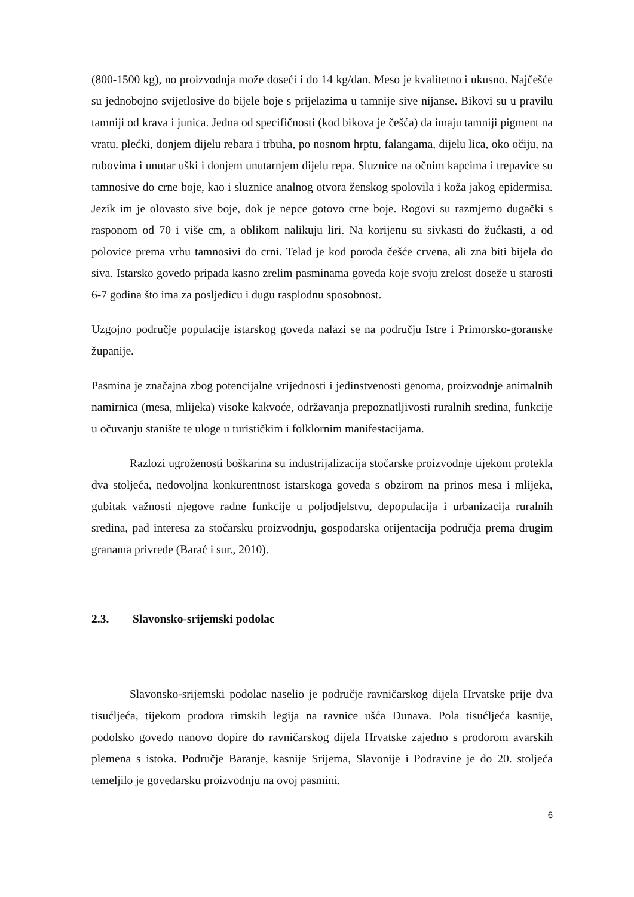(800-1500 kg), no proizvodnja može doseći i do 14 kg/dan. Meso je kvalitetno i ukusno. Najčešće su jednobojno svijetlosive do bijele boje s prijelazima u tamnije sive nijanse. Bikovi su u pravilu tamniji od krava i junica. Jedna od specifičnosti (kod bikova je češća) da imaju tamniji pigment na vratu, plećki, donjem dijelu rebara i trbuha, po nosnom hrptu, falangama, dijelu lica, oko očiju, na rubovima i unutar uški i donjem unutarnjem dijelu repa. Sluznice na očnim kapcima i trepavice su tamnosive do crne boje, kao i sluznice analnog otvora ženskog spolovila i koža jakog epidermisa. Jezik im je olovasto sive boje, dok je nepce gotovo crne boje. Rogovi su razmjerno dugački s rasponom od 70 i više cm, a oblikom nalikuju liri. Na korijenu su sivkasti do žućkasti, a od polovice prema vrhu tamnosivi do crni. Telad je kod poroda češće crvena, ali zna biti bijela do siva. Istarsko govedo pripada kasno zrelim pasminama goveda koje svoju zrelost doseže u starosti 6-7 godina što ima za posljedicu i dugu rasplodnu sposobnost.
Uzgojno područje populacije istarskog goveda nalazi se na području Istre i Primorsko-goranske županije.
Pasmina je značajna zbog potencijalne vrijednosti i jedinstvenosti genoma, proizvodnje animalnih namirnica (mesa, mlijeka) visoke kakvoće, održavanja prepoznatljivosti ruralnih sredina, funkcije u očuvanju stanište te uloge u turističkim i folklornim manifestacijama.
Razlozi ugroženosti boškarina su industrijalizacija stočarske proizvodnje tijekom protekla dva stoljeća, nedovoljna konkurentnost istarskoga goveda s obzirom na prinos mesa i mlijeka, gubitak važnosti njegove radne funkcije u poljodjelstvu, depopulacija i urbanizacija ruralnih sredina, pad interesa za stočarsku proizvodnju, gospodarska orijentacija područja prema drugim granama privrede (Barać i sur., 2010).
2.3. Slavonsko-srijemski podolac
Slavonsko-srijemski podolac naselio je područje ravničarskog dijela Hrvatske prije dva tisućljeća, tijekom prodora rimskih legija na ravnice ušća Dunava. Pola tisućljeća kasnije, podolsko govedo nanovo dopire do ravničarskog dijela Hrvatske zajedno s prodorom avarskih plemena s istoka. Područje Baranje, kasnije Srijema, Slavonije i Podravine je do 20. stoljeća temeljilo je govedarsku proizvodnju na ovoj pasmini.
6